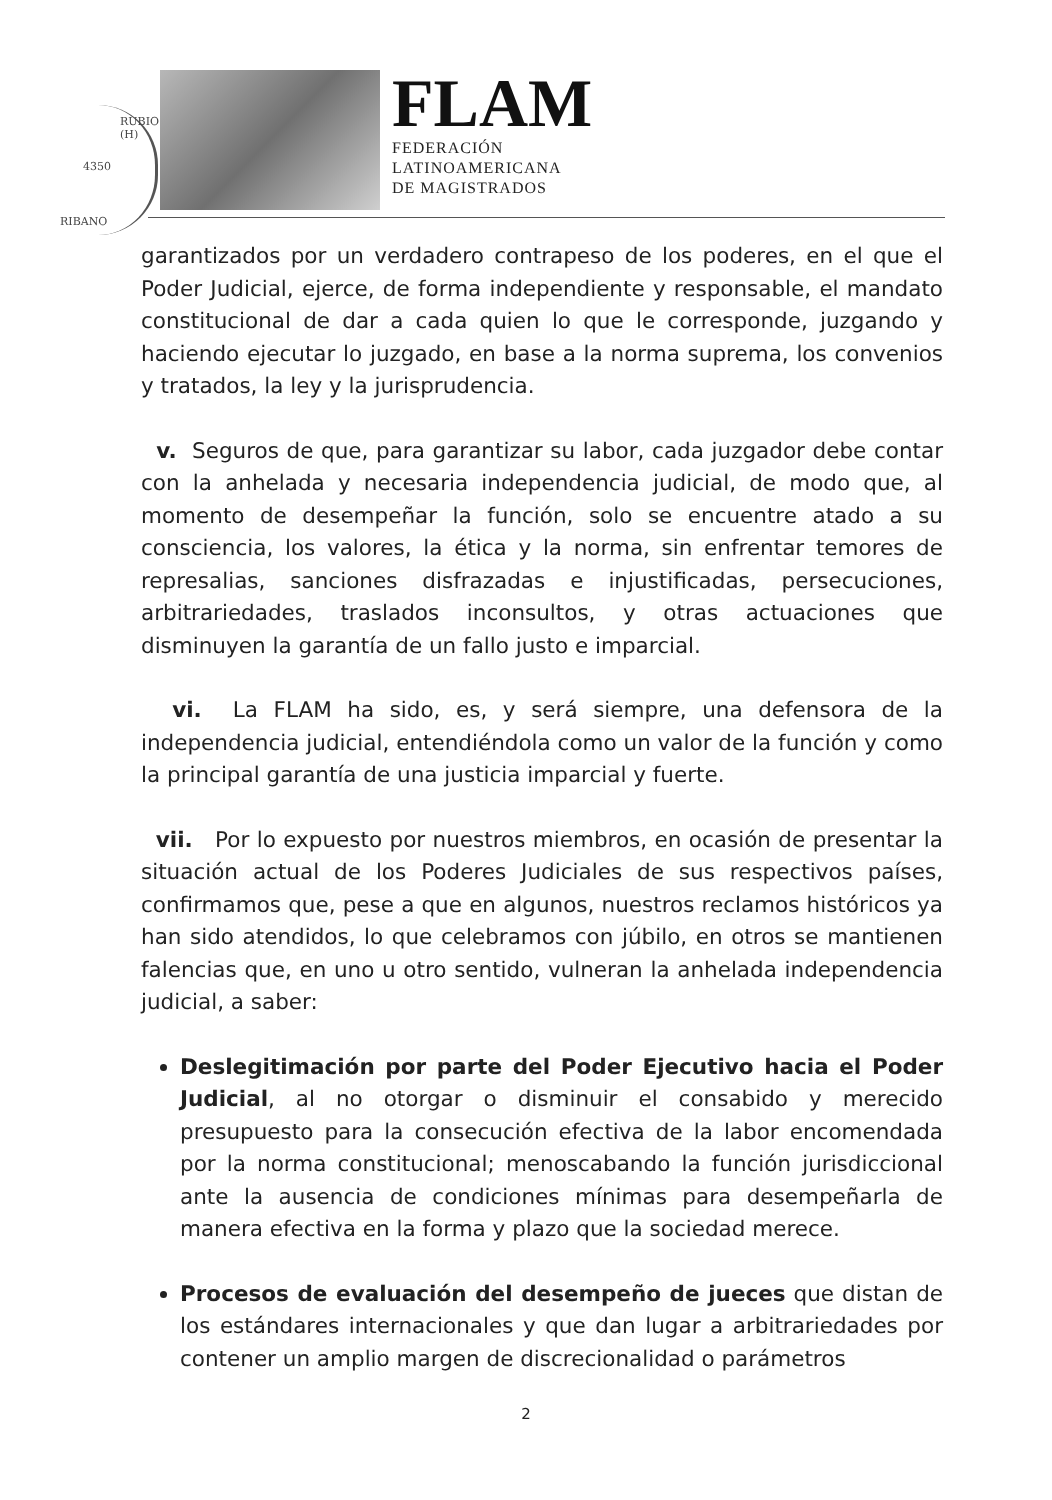4350
RIBANO
RUBIO (H)
FLAM
FEDERACIÓN
LATINOAMERICANA
DE MAGISTRADOS
garantizados por un verdadero contrapeso de los poderes, en el que el Poder Judicial, ejerce, de forma independiente y responsable, el mandato constitucional de dar a cada quien lo que le corresponde, juzgando y haciendo ejecutar lo juzgado, en base a la norma suprema, los convenios y tratados, la ley y la jurisprudencia.
v. Seguros de que, para garantizar su labor, cada juzgador debe contar con la anhelada y necesaria independencia judicial, de modo que, al momento de desempeñar la función, solo se encuentre atado a su consciencia, los valores, la ética y la norma, sin enfrentar temores de represalias, sanciones disfrazadas e injustificadas, persecuciones, arbitrariedades, traslados inconsultos, y otras actuaciones que disminuyen la garantía de un fallo justo e imparcial.
vi. La FLAM ha sido, es, y será siempre, una defensora de la independencia judicial, entendiéndola como un valor de la función y como la principal garantía de una justicia imparcial y fuerte.
vii. Por lo expuesto por nuestros miembros, en ocasión de presentar la situación actual de los Poderes Judiciales de sus respectivos países, confirmamos que, pese a que en algunos, nuestros reclamos históricos ya han sido atendidos, lo que celebramos con júbilo, en otros se mantienen falencias que, en uno u otro sentido, vulneran la anhelada independencia judicial, a saber:
Deslegitimación por parte del Poder Ejecutivo hacia el Poder Judicial, al no otorgar o disminuir el consabido y merecido presupuesto para la consecución efectiva de la labor encomendada por la norma constitucional; menoscabando la función jurisdiccional ante la ausencia de condiciones mínimas para desempeñarla de manera efectiva en la forma y plazo que la sociedad merece.
Procesos de evaluación del desempeño de jueces que distan de los estándares internacionales y que dan lugar a arbitrariedades por contener un amplio margen de discrecionalidad o parámetros
2